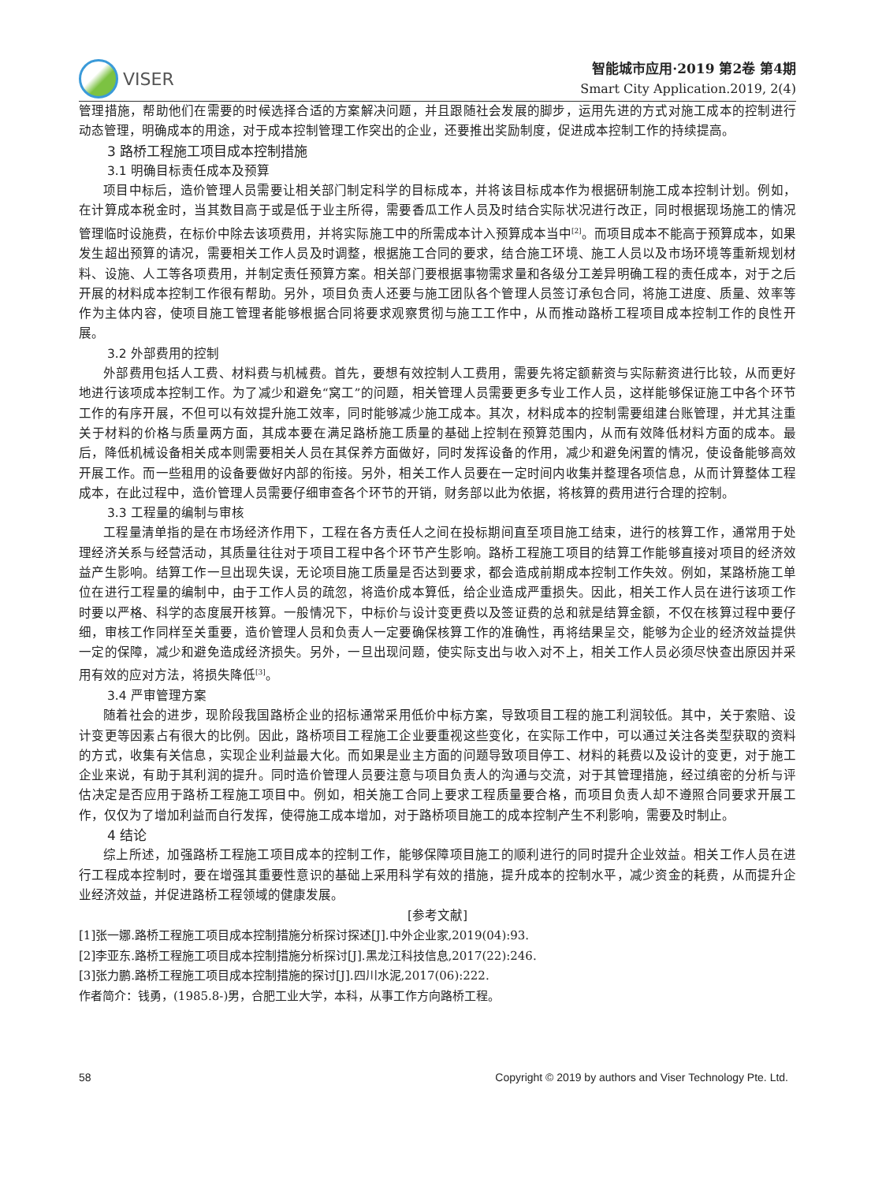VISER
智能城市应用·2019 第2卷 第4期
Smart City Application.2019, 2(4)
管理措施，帮助他们在需要的时候选择合适的方案解决问题，并且跟随社会发展的脚步，运用先进的方式对施工成本的控制进行动态管理，明确成本的用途，对于成本控制管理工作突出的企业，还要推出奖励制度，促进成本控制工作的持续提高。
3 路桥工程施工项目成本控制措施
3.1 明确目标责任成本及预算
项目中标后，造价管理人员需要让相关部门制定科学的目标成本，并将该目标成本作为根据研制施工成本控制计划。例如，在计算成本税金时，当其数目高于或是低于业主所得，需要香瓜工作人员及时结合实际状况进行改正，同时根据现场施工的情况管理临时设施费，在标价中除去该项费用，并将实际施工中的所需成本计入预算成本当中<sup>[2]</sup>。而项目成本不能高于预算成本，如果发生超出预算的请况，需要相关工作人员及时调整，根据施工合同的要求，结合施工环境、施工人员以及市场环境等重新规划材料、设施、人工等各项费用，并制定责任预算方案。相关部门要根据事物需求量和各级分工差异明确工程的责任成本，对于之后开展的材料成本控制工作很有帮助。另外，项目负责人还要与施工团队各个管理人员签订承包合同，将施工进度、质量、效率等作为主体内容，使项目施工管理者能够根据合同将要求观察贯彻与施工工作中，从而推动路桥工程项目成本控制工作的良性开展。
3.2 外部费用的控制
外部费用包括人工费、材料费与机械费。首先，要想有效控制人工费用，需要先将定额薪资与实际薪资进行比较，从而更好地进行该项成本控制工作。为了减少和避免“窝工”的问题，相关管理人员需要更多专业工作人员，这样能够保证施工中各个环节工作的有序开展，不但可以有效提升施工效率，同时能够减少施工成本。其次，材料成本的控制需要组建台账管理，并尤其注重关于材料的价格与质量两方面，其成本要在满足路桥施工质量的基础上控制在预算范围内，从而有效降低材料方面的成本。最后，降低机械设备相关成本则需要相关人员在其保养方面做好，同时发挥设备的作用，减少和避免闲置的情况，使设备能够高效开展工作。而一些租用的设备要做好内部的衔接。另外，相关工作人员要在一定时间内收集并整理各项信息，从而计算整体工程成本，在此过程中，造价管理人员需要仔细审查各个环节的开销，财务部以此为依据，将核算的费用进行合理的控制。
3.3 工程量的编制与审核
工程量清单指的是在市场经济作用下，工程在各方责任人之间在投标期间直至项目施工结束，进行的核算工作，通常用于处理经济关系与经营活动，其质量往往对于项目工程中各个环节产生影响。路桥工程施工项目的结算工作能够直接对项目的经济效益产生影响。结算工作一旦出现失误，无论项目施工质量是否达到要求，都会造成前期成本控制工作失效。例如，某路桥施工单位在进行工程量的编制中，由于工作人员的疏忽，将造价成本算低，给企业造成严重损失。因此，相关工作人员在进行该项工作时要以严格、科学的态度展开核算。一般情况下，中标价与设计变更费以及签证费的总和就是结算金额，不仅在核算过程中要仔细，审核工作同样至关重要，造价管理人员和负责人一定要确保核算工作的准确性，再将结果呈交，能够为企业的经济效益提供一定的保障，减少和避免造成经济损失。另外，一旦出现问题，使实际支出与收入对不上，相关工作人员必须尽快查出原因并采用有效的应对方法，将损失降低<sup>[3]</sup>。
3.4 严审管理方案
随着社会的进步，现阶段我国路桥企业的招标通常采用低价中标方案，导致项目工程的施工利润较低。其中，关于索赔、设计变更等因素占有很大的比例。因此，路桥项目工程施工企业要重视这些变化，在实际工作中，可以通过关注各类型获取的资料的方式，收集有关信息，实现企业利益最大化。而如果是业主方面的问题导致项目停工、材料的耗费以及设计的变更，对于施工企业来说，有助于其利润的提升。同时造价管理人员要注意与项目负责人的沟通与交流，对于其管理措施，经过缜密的分析与评估决定是否应用于路桥工程施工项目中。例如，相关施工合同上要求工程质量要合格，而项目负责人却不遵照合同要求开展工作，仅仅为了增加利益而自行发挥，使得施工成本增加，对于路桥项目施工的成本控制产生不利影响，需要及时制止。
4 结论
综上所述，加强路桥工程施工项目成本的控制工作，能够保障项目施工的顺利进行的同时提升企业效益。相关工作人员在进行工程成本控制时，要在增强其重要性意识的基础上采用科学有效的措施，提升成本的控制水平，减少资金的耗费，从而提升企业经济效益，并促进路桥工程领域的健康发展。
[参考文献]
[1]张一娜.路桥工程施工项目成本控制措施分析探讨探述[J].中外企业家,2019(04):93.
[2]李亚东.路桥工程施工项目成本控制措施分析探讨[J].黑龙江科技信息,2017(22):246.
[3]张力鹏.路桥工程施工项目成本控制措施的探讨[J].四川水泥,2017(06):222.
作者简介：钱勇，(1985.8-)男，合肥工业大学，本科，从事工作方向路桥工程。
58 Copyright © 2019 by authors and Viser Technology Pte. Ltd.